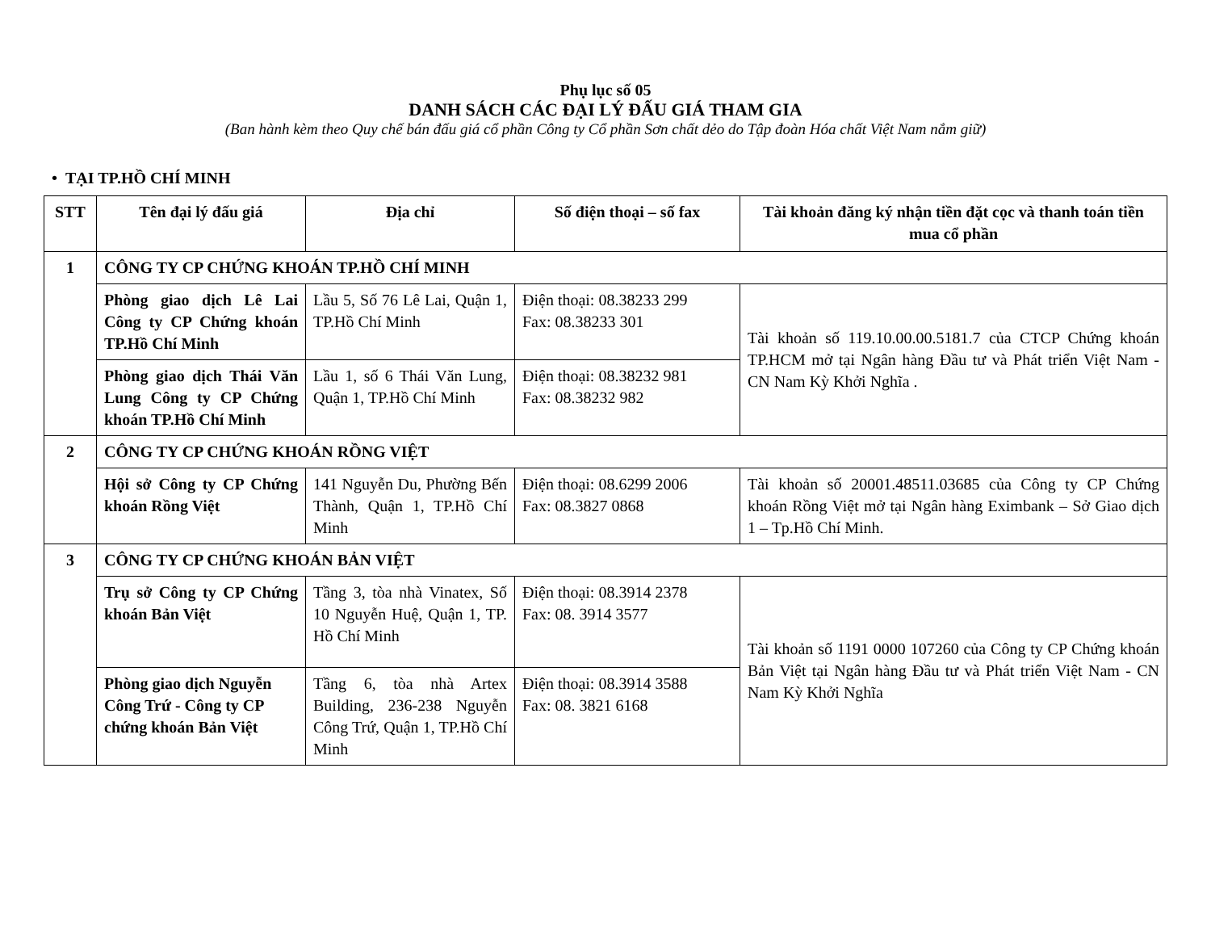Phụ lục số 05
DANH SÁCH CÁC ĐẠI LÝ ĐẤU GIÁ THAM GIA
(Ban hành kèm theo Quy chế bán đấu giá cổ phần Công ty Cổ phần Sơn chất dẻo do Tập đoàn Hóa chất Việt Nam nắm giữ)
• TẠI TP.HỒ CHÍ MINH
| STT | Tên đại lý đấu giá | Địa chỉ | Số điện thoại – số fax | Tài khoản đăng ký nhận tiền đặt cọc và thanh toán tiền mua cổ phần |
| --- | --- | --- | --- | --- |
| 1 | CÔNG TY CP CHỨNG KHOÁN TP.HỒ CHÍ MINH | | | |
| | Phòng giao dịch Lê Lai Công ty CP Chứng khoán TP.Hồ Chí Minh | Lầu 5, Số 76 Lê Lai, Quận 1, TP.Hồ Chí Minh | Điện thoại: 08.38233 299 Fax: 08.38233 301 | Tài khoản số 119.10.00.00.5181.7 của CTCP Chứng khoán TP.HCM mở tại Ngân hàng Đầu tư và Phát triển Việt Nam - CN Nam Kỳ Khởi Nghĩa . |
| | Phòng giao dịch Thái Văn Lung Công ty CP Chứng khoán TP.Hồ Chí Minh | Lầu 1, số 6 Thái Văn Lung, Quận 1, TP.Hồ Chí Minh | Điện thoại: 08.38232 981 Fax: 08.38232 982 | |
| 2 | CÔNG TY CP CHỨNG KHOÁN RỒNG VIỆT | | | |
| | Hội sở Công ty CP Chứng khoán Rồng Việt | 141 Nguyễn Du, Phường Bến Thành, Quận 1, TP.Hồ Chí Minh | Điện thoại: 08.6299 2006 Fax: 08.3827 0868 | Tài khoản số 20001.48511.03685 của Công ty CP Chứng khoán Rồng Việt mở tại Ngân hàng Eximbank – Sở Giao dịch 1 – Tp.Hồ Chí Minh. |
| 3 | CÔNG TY CP CHỨNG KHOÁN BẢN VIỆT | | | |
| | Trụ sở Công ty CP Chứng khoán Bản Việt | Tầng 3, tòa nhà Vinatex, Số 10 Nguyễn Huệ, Quận 1, TP. Hồ Chí Minh | Điện thoại: 08.3914 2378 Fax: 08. 3914 3577 | Tài khoản số 1191 0000 107260 của Công ty CP Chứng khoán Bản Việt tại Ngân hàng Đầu tư và Phát triển Việt Nam - CN Nam Kỳ Khởi Nghĩa |
| | Phòng giao dịch Nguyễn Công Trứ - Công ty CP chứng khoán Bản Việt | Tầng 6, tòa nhà Artex Building, 236-238 Nguyễn Công Trứ, Quận 1, TP.Hồ Chí Minh | Điện thoại: 08.3914 3588 Fax: 08. 3821 6168 | |